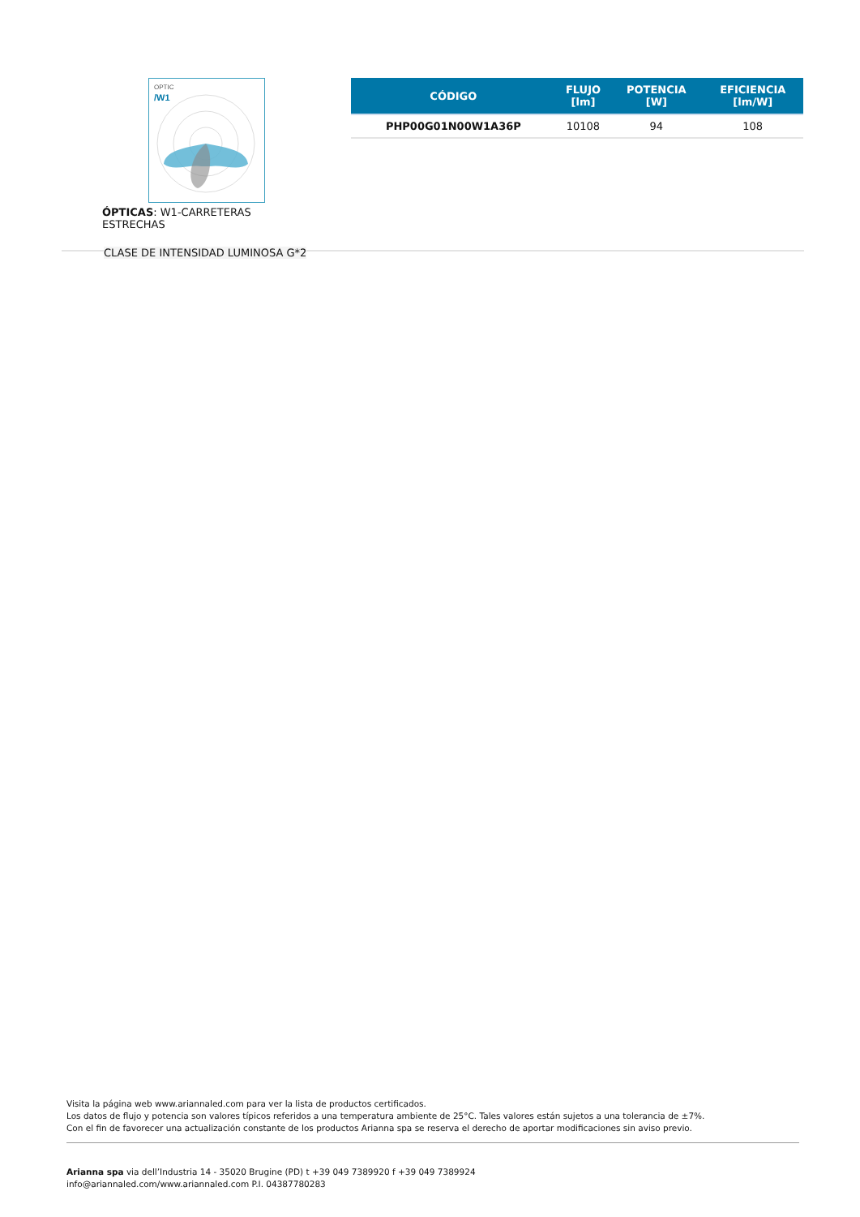OPTIC
/W1
ÓPTICAS: W1-CARRETERAS ESTRECHAS
CLASE DE INTENSIDAD LUMINOSA G*2
| CÓDIGO | FLUJO [lm] | POTENCIA [W] | EFICIENCIA [lm/W] |
| --- | --- | --- | --- |
| PHP00G01N00W1A36P | 10108 | 94 | 108 |
Visita la página web www.ariannaled.com para ver la lista de productos certificados.
Los datos de flujo y potencia son valores típicos referidos a una temperatura ambiente de 25°C. Tales valores están sujetos a una tolerancia de ±7%.
Con el fin de favorecer una actualización constante de los productos Arianna spa se reserva el derecho de aportar modificaciones sin aviso previo.
Arianna spa via dell’Industria 14 - 35020 Brugine (PD) t +39 049 7389920 f +39 049 7389924
info@ariannaled.com/www.ariannaled.com P.I. 04387780283